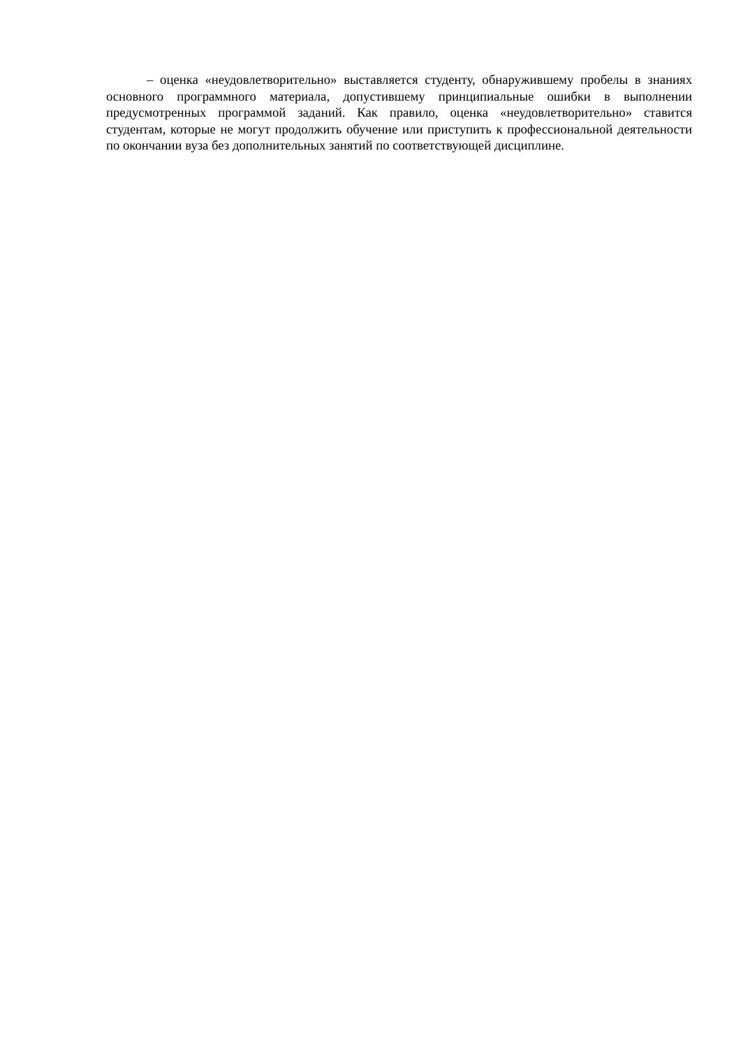– оценка «неудовлетворительно» выставляется студенту, обнаружившему пробелы в знаниях основного программного материала, допустившему принципиальные ошибки в выполнении предусмотренных программой заданий. Как правило, оценка «неудовлетворительно» ставится студентам, которые не могут продолжить обучение или приступить к профессиональной деятельности по окончании вуза без дополнительных занятий по соответствующей дисциплине.